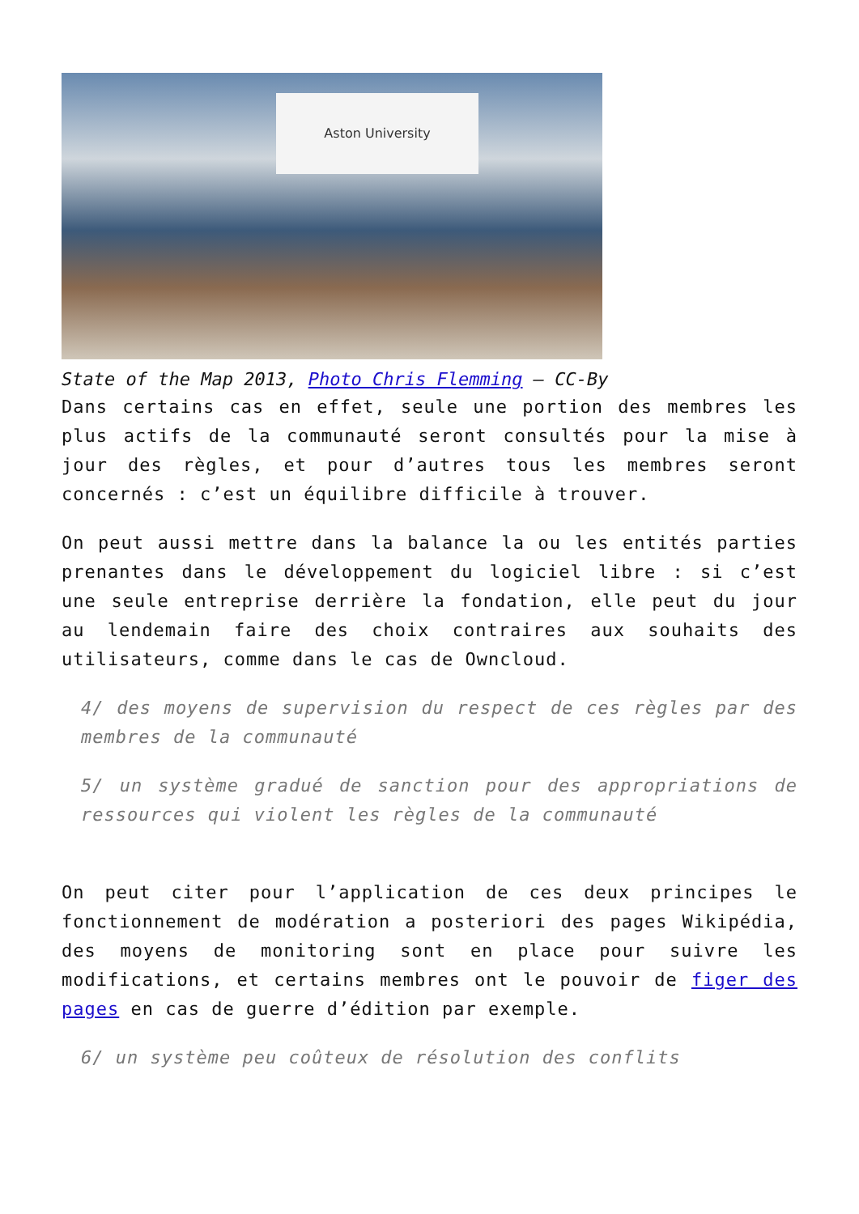Aston University
State of the Map 2013, Photo Chris Flemming – CC-By
Dans certains cas en effet, seule une portion des membres les plus actifs de la communauté seront consultés pour la mise à jour des règles, et pour d’autres tous les membres seront concernés : c’est un équilibre difficile à trouver.
On peut aussi mettre dans la balance la ou les entités parties prenantes dans le développement du logiciel libre : si c’est une seule entreprise derrière la fondation, elle peut du jour au lendemain faire des choix contraires aux souhaits des utilisateurs, comme dans le cas de Owncloud.
4/ des moyens de supervision du respect de ces règles par des membres de la communauté
5/ un système gradué de sanction pour des appropriations de ressources qui violent les règles de la communauté
On peut citer pour l’application de ces deux principes le fonctionnement de modération a posteriori des pages Wikipédia, des moyens de monitoring sont en place pour suivre les modifications, et certains membres ont le pouvoir de figer des pages en cas de guerre d’édition par exemple.
6/ un système peu coûteux de résolution des conflits